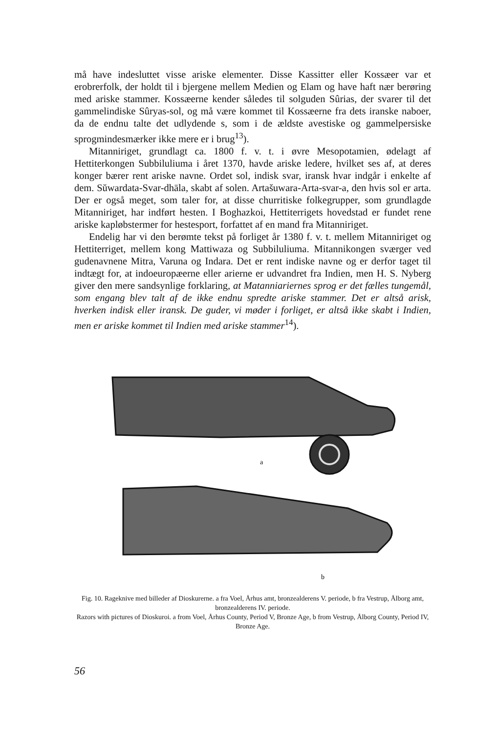må have indesluttet visse ariske elementer. Disse Kassitter eller Kossæer var et erobrerfolk, der holdt til i bjergene mellem Medien og Elam og have haft nær berøring med ariske stammer. Kossæerne kender således til solguden Sûrias, der svarer til det gammelindiske Sûryas-sol, og må være kommet til Kossæerne fra dets iranske naboer, da de endnu talte det udlydende s, som i de ældste avestiske og gammelpersiske sprogmindesmærker ikke mere er i brug<sup>13</sup>).
Mitanniriget, grundlagt ca. 1800 f. v. t. i øvre Mesopotamien, ødelagt af Hettiterkongen Subbiluliuma i året 1370, havde ariske ledere, hvilket ses af, at deres konger bærer rent ariske navne. Ordet sol, indisk svar, iransk hvar indgår i enkelte af dem. Sŭwardata-Svar-dhāla, skabt af solen. Artašuwara-Arta-svar-a, den hvis sol er arta. Der er også meget, som taler for, at disse churritiske folkegrupper, som grundlagde Mitanniriget, har indført hesten. I Boghazkoi, Hettiterrigets hovedstad er fundet rene ariske kapløbstermer for hestesport, forfattet af en mand fra Mitanniriget.
Endelig har vi den berømte tekst på forliget år 1380 f. v. t. mellem Mitanniriget og Hettiterriget, mellem kong Mattiwaza og Subbiluliuma. Mitannikongen sværger ved gudenavnene Mitra, Varuna og Indara. Det er rent indiske navne og er derfor taget til indtægt for, at indoeuropæerne eller arierne er udvandret fra Indien, men H. S. Nyberg giver den mere sandsynlige forklaring, at Matanniariernes sprog er det fælles tungemål, som engang blev talt af de ikke endnu spredte ariske stammer. Det er altså arisk, hverken indisk eller iransk. De guder, vi møder i forliget, er altså ikke skabt i Indien, men er ariske kommet til Indien med ariske stammer<sup>14</sup>).
a
b
Fig. 10. Rageknive med billeder af Dioskurerne. a fra Voel, Århus amt, bronzealderens V. periode, b fra Vestrup, Ålborg amt, bronzealderens IV. periode.
Razors with pictures of Dioskuroi. a from Voel, Århus County, Period V, Bronze Age, b from Vestrup, Ålborg County, Period IV, Bronze Age.
56